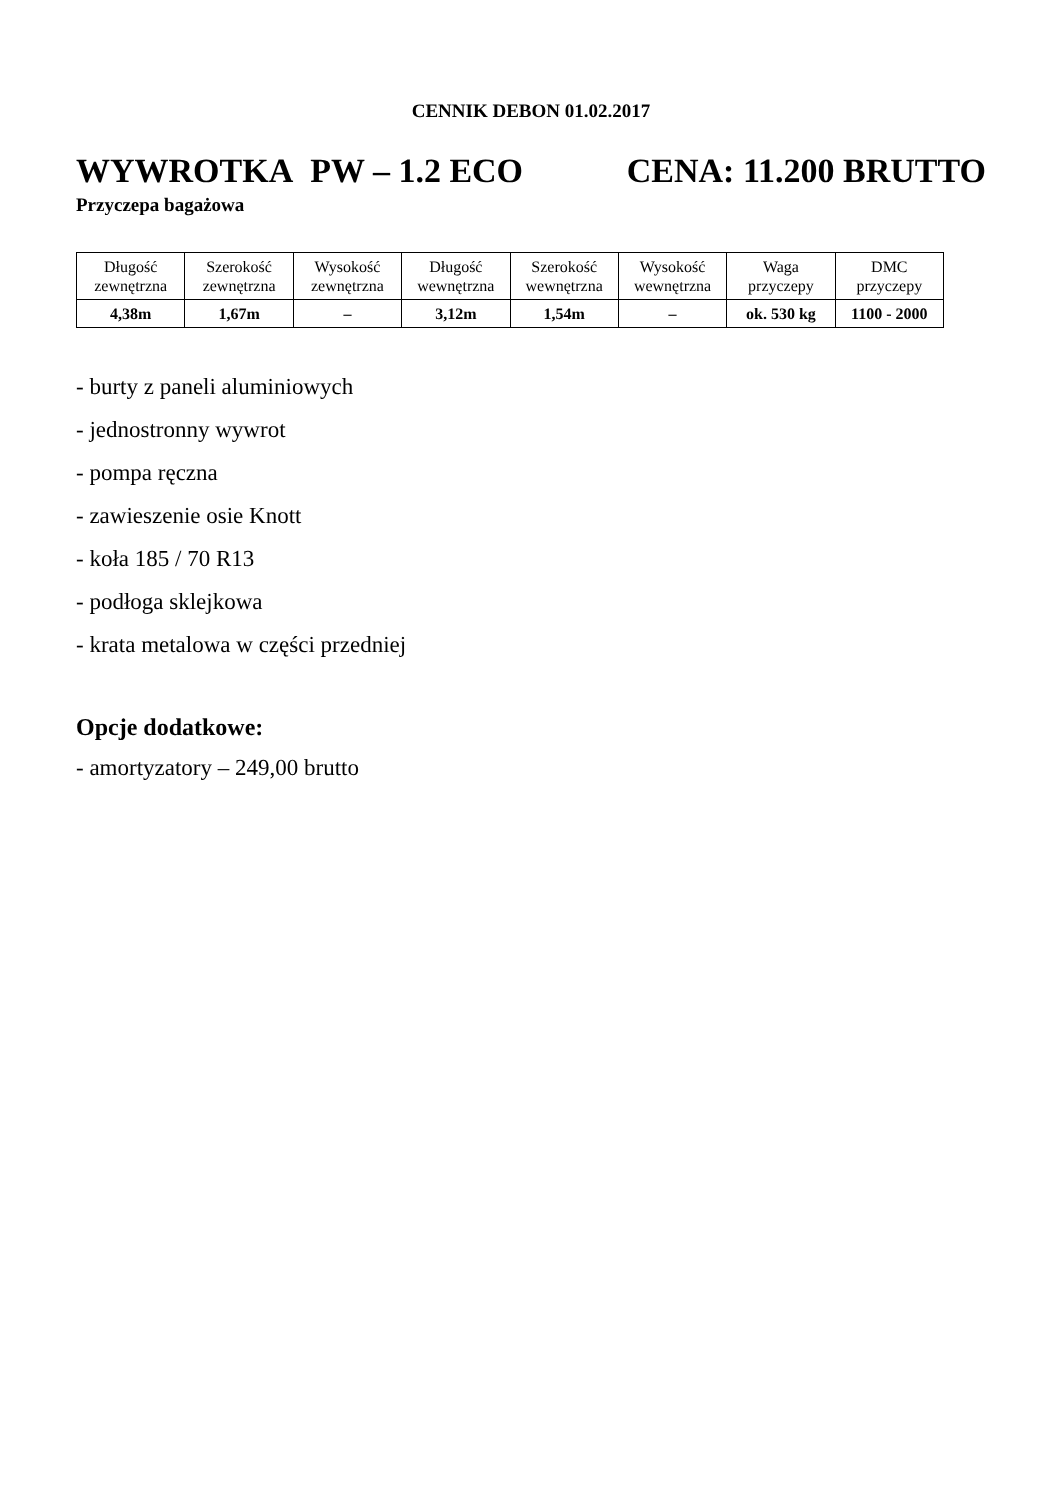CENNIK DEBON 01.02.2017
WYWROTKA PW – 1.2 ECO CENA: 11.200 BRUTTO
Przyczepa bagażowa
| Długość zewnętrzna | Szerokość zewnętrzna | Wysokość zewnętrzna | Długość wewnętrzna | Szerokość wewnętrzna | Wysokość wewnętrzna | Waga przyczepy | DMC przyczepy |
| --- | --- | --- | --- | --- | --- | --- | --- |
| 4,38m | 1,67m | – | 3,12m | 1,54m | – | ok. 530 kg | 1100 - 2000 |
- burty z paneli aluminiowych
- jednostronny wywrot
- pompa ręczna
- zawieszenie osie Knott
- koła 185 / 70 R13
- podłoga sklejkowa
- krata metalowa w części przedniej
Opcje dodatkowe:
- amortyzatory – 249,00 brutto